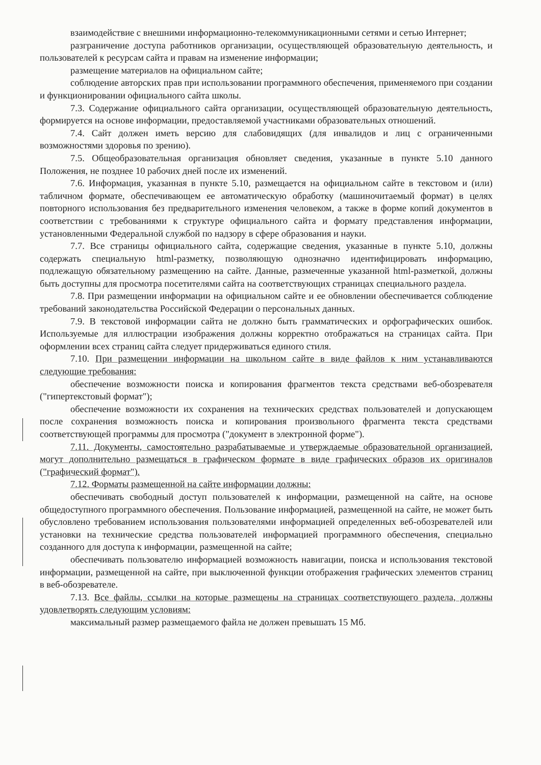взаимодействие с внешними информационно-телекоммуникационными сетями и сетью Интернет;
разграничение доступа работников организации, осуществляющей образовательную деятельность, и пользователей к ресурсам сайта и правам на изменение информации;
размещение материалов на официальном сайте;
соблюдение авторских прав при использовании программного обеспечения, применяемого при создании и функционировании официального сайта школы.
7.3. Содержание официального сайта организации, осуществляющей образовательную деятельность, формируется на основе информации, предоставляемой участниками образовательных отношений.
7.4. Сайт должен иметь версию для слабовидящих (для инвалидов и лиц с ограниченными возможностями здоровья по зрению).
7.5. Общеобразовательная организация обновляет сведения, указанные в пункте 5.10 данного Положения, не позднее 10 рабочих дней после их изменений.
7.6. Информация, указанная в пункте 5.10, размещается на официальном сайте в текстовом и (или) табличном формате, обеспечивающем ее автоматическую обработку (машиночитаемый формат) в целях повторного использования без предварительного изменения человеком, а также в форме копий документов в соответствии с требованиями к структуре официального сайта и формату представления информации, установленными Федеральной службой по надзору в сфере образования и науки.
7.7. Все страницы официального сайта, содержащие сведения, указанные в пункте 5.10, должны содержать специальную html-разметку, позволяющую однозначно идентифицировать информацию, подлежащую обязательному размещению на сайте. Данные, размеченные указанной html-разметкой, должны быть доступны для просмотра посетителями сайта на соответствующих страницах специального раздела.
7.8. При размещении информации на официальном сайте и ее обновлении обеспечивается соблюдение требований законодательства Российской Федерации о персональных данных.
7.9. В текстовой информации сайта не должно быть грамматических и орфографических ошибок. Используемые для иллюстрации изображения должны корректно отображаться на страницах сайта. При оформлении всех страниц сайта следует придерживаться единого стиля.
7.10. При размещении информации на школьном сайте в виде файлов к ним устанавливаются следующие требования:
обеспечение возможности поиска и копирования фрагментов текста средствами веб-обозревателя ("гипертекстовый формат");
обеспечение возможности их сохранения на технических средствах пользователей и допускающем после сохранения возможность поиска и копирования произвольного фрагмента текста средствами соответствующей программы для просмотра ("документ в электронной форме").
7.11. Документы, самостоятельно разрабатываемые и утверждаемые образовательной организацией, могут дополнительно размещаться в графическом формате в виде графических образов их оригиналов ("графический формат").
7.12. Форматы размещенной на сайте информации должны:
обеспечивать свободный доступ пользователей к информации, размещенной на сайте, на основе общедоступного программного обеспечения. Пользование информацией, размещенной на сайте, не может быть обусловлено требованием использования пользователями информацией определенных веб-обозревателей или установки на технические средства пользователей информацией программного обеспечения, специально созданного для доступа к информации, размещенной на сайте;
обеспечивать пользователю информацией возможность навигации, поиска и использования текстовой информации, размещенной на сайте, при выключенной функции отображения графических элементов страниц в веб-обозревателе.
7.13. Все файлы, ссылки на которые размещены на страницах соответствующего раздела, должны удовлетворять следующим условиям:
максимальный размер размещаемого файла не должен превышать 15 Мб.